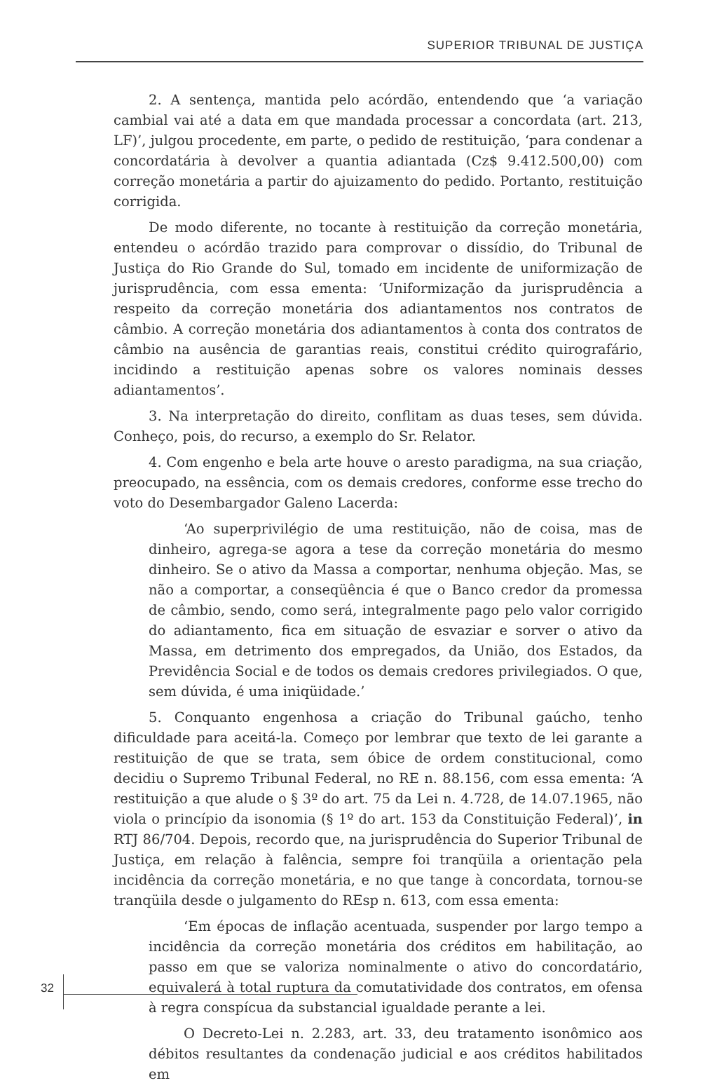SUPERIOR TRIBUNAL DE JUSTIÇA
2. A sentença, mantida pelo acórdão, entendendo que ‘a variação cambial vai até a data em que mandada processar a concordata (art. 213, LF)’, julgou procedente, em parte, o pedido de restituição, ‘para condenar a concordatária à devolver a quantia adiantada (Cz$ 9.412.500,00) com correção monetária a partir do ajuizamento do pedido. Portanto, restituição corrigida.
De modo diferente, no tocante à restituição da correção monetária, entendeu o acórdão trazido para comprovar o dissídio, do Tribunal de Justiça do Rio Grande do Sul, tomado em incidente de uniformização de jurisprudência, com essa ementa: ‘Uniformização da jurisprudência a respeito da correção monetária dos adiantamentos nos contratos de câmbio. A correção monetária dos adiantamentos à conta dos contratos de câmbio na ausência de garantias reais, constitui crédito quirografário, incidindo a restituição apenas sobre os valores nominais desses adiantamentos’.
3. Na interpretação do direito, conflitam as duas teses, sem dúvida. Conheço, pois, do recurso, a exemplo do Sr. Relator.
4. Com engenho e bela arte houve o aresto paradigma, na sua criação, preocupado, na essência, com os demais credores, conforme esse trecho do voto do Desembargador Galeno Lacerda:
‘Ao superprivilégio de uma restituição, não de coisa, mas de dinheiro, agrega-se agora a tese da correção monetária do mesmo dinheiro. Se o ativo da Massa a comportar, nenhuma objeção. Mas, se não a comportar, a conseqüência é que o Banco credor da promessa de câmbio, sendo, como será, integralmente pago pelo valor corrigido do adiantamento, fica em situação de esvaziar e sorver o ativo da Massa, em detrimento dos empregados, da União, dos Estados, da Previdência Social e de todos os demais credores privilegiados. O que, sem dúvida, é uma iniqüidade.’
5. Conquanto engenhosa a criação do Tribunal gaúcho, tenho dificuldade para aceitá-la. Começo por lembrar que texto de lei garante a restituição de que se trata, sem óbice de ordem constitucional, como decidiu o Supremo Tribunal Federal, no RE n. 88.156, com essa ementa: ‘A restituição a que alude o § 3º do art. 75 da Lei n. 4.728, de 14.07.1965, não viola o princípio da isonomia (§ 1º do art. 153 da Constituição Federal)’, in RTJ 86/704. Depois, recordo que, na jurisprudência do Superior Tribunal de Justiça, em relação à falência, sempre foi tranqüila a orientação pela incidência da correção monetária, e no que tange à concordata, tornou-se tranqüila desde o julgamento do REsp n. 613, com essa ementa:
‘Em épocas de inflação acentuada, suspender por largo tempo a incidência da correção monetária dos créditos em habilitação, ao passo em que se valoriza nominalmente o ativo do concordatário, equivalerá à total ruptura da comutatividade dos contratos, em ofensa à regra conspícua da substancial igualdade perante a lei.
O Decreto-Lei n. 2.283, art. 33, deu tratamento isonômico aos débitos resultantes da condenação judicial e aos créditos habilitados em
32